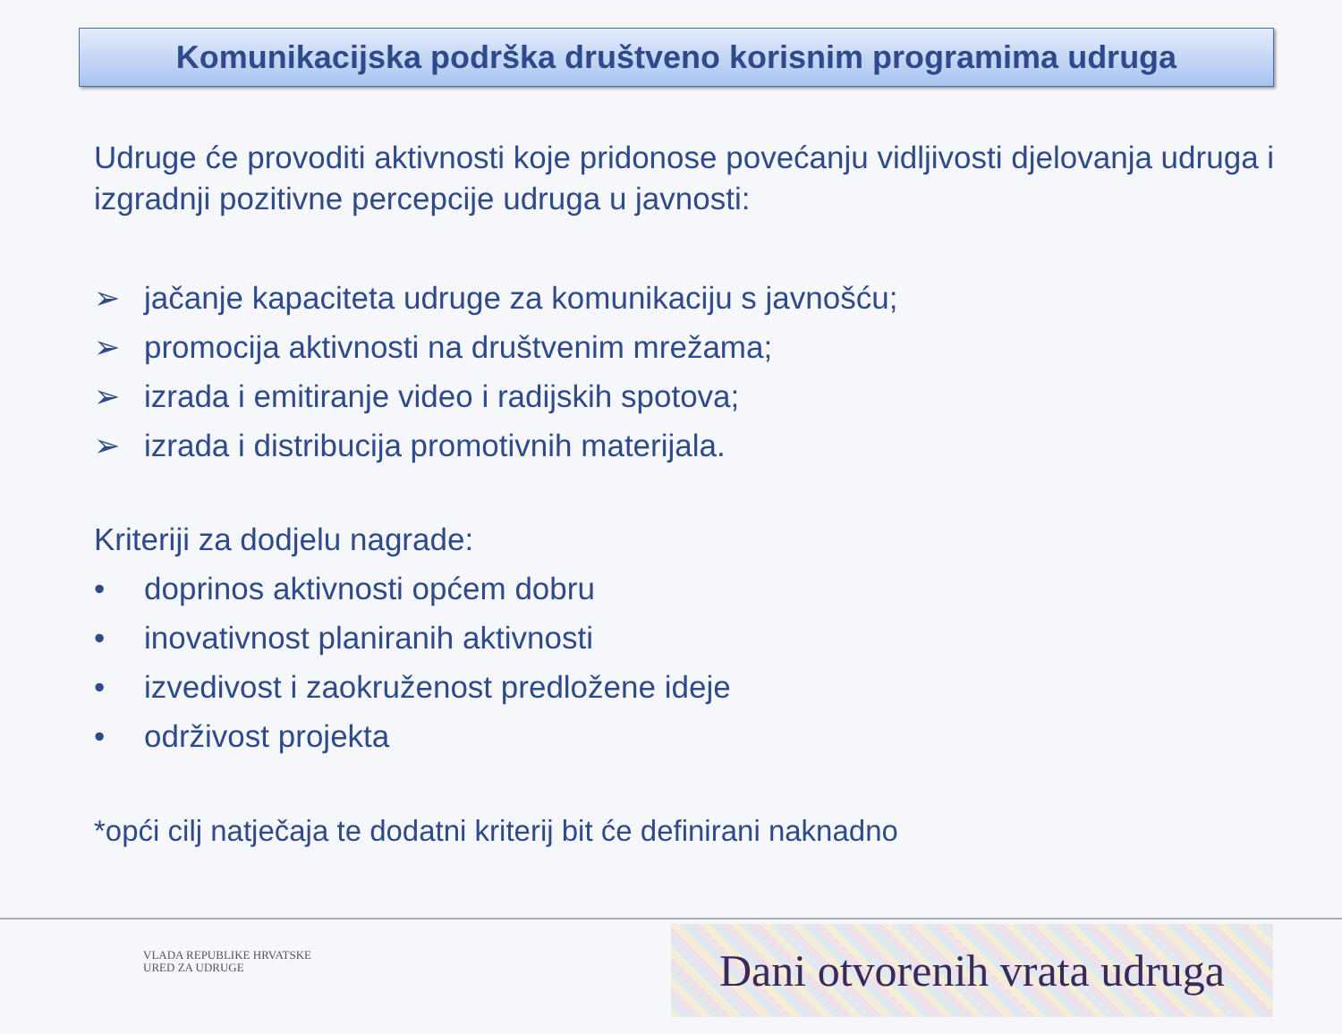Komunikacijska podrška društveno korisnim programima udruga
Udruge će provoditi aktivnosti koje pridonose povećanju vidljivosti djelovanja udruga i izgradnji pozitivne percepcije udruga u javnosti:
➢ jačanje kapaciteta udruge za komunikaciju s javnošću;
➢ promocija aktivnosti na društvenim mrežama;
➢ izrada i emitiranje video i radijskih spotova;
➢ izrada i distribucija promotivnih materijala.
Kriteriji za dodjelu nagrade:
• doprinos aktivnosti općem dobru
• inovativnost planiranih aktivnosti
• izvedivost i zaokruženost predložene ideje
• održivost projekta
*opći cilj natječaja te dodatni kriterij bit će definirani naknadno
VLADA REPUBLIKE HRVATSKE
URED ZA UDRUGE
Dani otvorenih vrata udruga